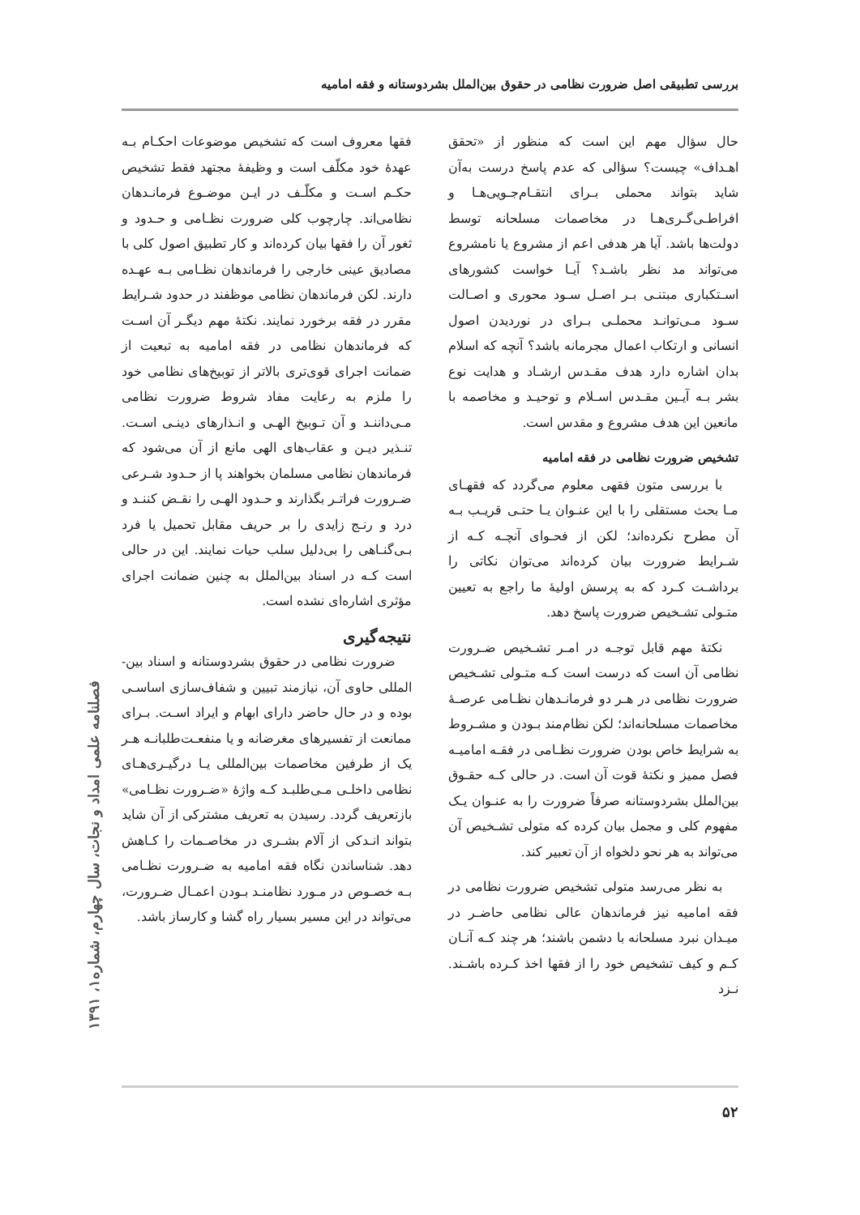بررسی تطبیقی اصل ضرورت نظامی در حقوق بین‌الملل بشردوستانه و فقه امامیه
حال سؤال مهم این است که منظور از «تحقق اهـداف» چیست؟ سؤالی که عدم پاسخ درست به‌آن شاید بتواند محملی بـرای انتقـام‌جـویی‌هـا و افراطـی‌گـری‌هـا در مخاصمات مسلحانه توسط دولت‌ها باشد. آیا هر هدفی اعم از مشروع یا نامشروع می‌تواند مد نظر باشـد؟ آیـا خواست کشورهای اسـتکباری مبتنـی بـر اصـل سـود محوری و اصـالت سـود مـی‌توانـد محملـی بـرای در نوردیدن اصول انسانی و ارتکاب اعمال مجرمانه باشد؟ آنچه که اسلام بدان اشاره دارد هدف مقـدس ارشـاد و هدایت نوع بشر بـه آیـین مقـدس اسـلام و توحیـد و مخاصمه با مانعین این هدف مشروع و مقدس است.
تشخیص ضرورت نظامی در فقه امامیه
با بررسی متون فقهی معلوم می‌گردد که فقهـای مـا بحث مستقلی را با این عنـوان یـا حتـی قریـب بـه آن مطرح نکرده‌اند؛ لکن از فحـوای آنچـه کـه از شـرایط ضرورت بیان کرده‌اند می‌توان نکاتی را برداشـت کـرد که به پرسش اولیهٔ ما راجع به تعیین متـولی تشـخیص ضرورت پاسخ دهد.
نکتهٔ مهم قابل توجـه در امـر تشـخیص ضـرورت نظامی آن است که درست است کـه متـولی تشـخیص ضرورت نظامی در هـر دو فرمانـدهان نظـامی عرصـهٔ مخاصمات مسلحانه‌اند؛ لکن نظام‌مند بـودن و مشـروط به شرایط خاص بودن ضرورت نظـامی در فقـه امامیـه فصل ممیز و نکتهٔ قوت آن است. در حالی کـه حقـوق بین‌الملل بشردوستانه صرفاً ضرورت را به عنـوان یـک مفهوم کلی و مجمل بیان کرده که متولی تشـخیص آن می‌تواند به هر نحو دلخواه از آن تعبیر کند.
به نظر می‌رسد متولی تشخیص ضرورت نظامی در فقه امامیه نیز فرماندهان عالی نظامی حاضـر در میـدان نبرد مسلحانه با دشمن باشند؛ هر چند کـه آنـان کـم و کیف تشخیص خود را از فقها اخذ کـرده باشـند. نـزد
فقها معروف است که تشخیص موضوعات احکـام بـه عهدهٔ خود مکلّف است و وظیفهٔ مجتهد فقط تشخیص حکـم اسـت و مکلّـف در ایـن موضـوع فرمانـدهان نظامی‌اند. چارچوب کلی ضرورت نظـامی و حـدود و ثغور آن را فقها بیان کرده‌اند و کار تطبیق اصول کلی با مصادیق عینی خارجی را فرماندهان نظـامی بـه عهـده دارند. لکن فرماندهان نظامی موظفند در حدود شـرایط مقرر در فقه برخورد نمایند. نکتهٔ مهم دیگـر آن اسـت که فرماندهان نظامی در فقه امامیه به تبعیت از ضمانت اجرای قوی‌تری بالاتر از توبیخ‌های نظامی خود را ملزم به رعایت مفاد شروط ضرورت نظامی مـی‌داننـد و آن تـوبیخ الهـی و انـذارهای دینـی اسـت. تنـذیر دیـن و عقاب‌های الهی مانع از آن می‌شود که فرماندهان نظامی مسلمان بخواهند پا از حـدود شـرعی ضـرورت فراتـر بگذارند و حـدود الهـی را نقـض کننـد و درد و رنـج زایدی را بر حریف مقابل تحمیل یا فرد بـی‌گنـاهی را بی‌دلیل سلب حیات نمایند. این در حالی است کـه در اسناد بین‌الملل به چنین ضمانت اجرای مؤثری اشاره‌ای نشده است.
نتیجه‌گیری
ضرورت نظامی در حقوق بشردوستانه و اسناد بین-المللی حاوی آن، نیازمند تبیین و شفاف‌سازی اساسـی بوده و در حال حاضر دارای ابهام و ایراد اسـت. بـرای ممانعت از تفسیرهای مغرضانه و یا منفعـت‌طلبانـه هـر یک از طرفین مخاصمات بین‌المللی یـا درگیـری‌هـای نظامی داخلـی مـی‌طلبـد کـه واژهٔ «ضـرورت نظـامی» بازتعریف گردد. رسیدن به تعریف مشترکی از آن شاید بتواند انـدکی از آلام بشـری در مخاصـمات را کـاهش دهد. شناساندن نگاه فقه امامیه به ضـرورت نظـامی بـه خصـوص در مـورد نظامنـد بـودن اعمـال ضـرورت، می‌تواند در این مسیر بسیار راه گشا و کارساز باشد.
فصلنامه علمی امداد و نجات، سال چهارم، شماره۱، ۱۳۹۱
۵۲